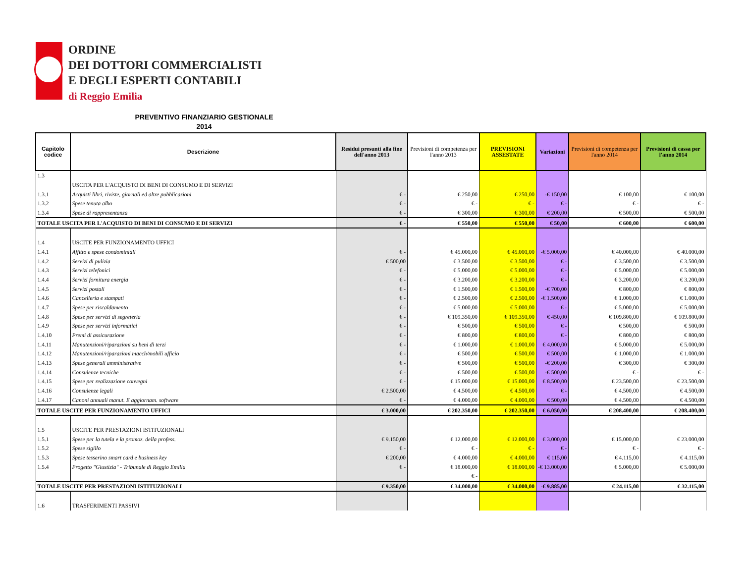ORDINE
DEI DOTTORI COMMERCIALISTI
E DEGLI ESPERTI CONTABILI
di Reggio Emilia
PREVENTIVO FINANZIARIO GESTIONALE
2014
| Capitolo codice | Descrizione | Residui presunti alla fine dell'anno 2013 | Previsioni di competenza per l'anno 2013 | PREVISIONI ASSESTATE | Variazioni | Previsioni di competenza per l'anno 2014 | Previsioni di cassa per l'anno 2014 |
| --- | --- | --- | --- | --- | --- | --- | --- |
| 1.3 | | | | | | | |
| | USCITA PER L'ACQUISTO DI BENI DI CONSUMO E DI SERVIZI | | | | | | |
| 1.3.1 | Acquisti libri, riviste, giornali ed altre pubblicazioni | € - | € 250,00 | € 250,00 | -€ 150,00 | € 100,00 | € 100,00 |
| 1.3.2 | Spese tenuta albo | € - | € - | € - | € - | € - | € - |
| 1.3.4 | Spese di rappresentanza | € - | € 300,00 | € 300,00 | € 200,00 | € 500,00 | € 500,00 |
| TOTALE USCITA PER L'ACQUISTO DI BENI DI CONSUMO E DI SERVIZI | | € - | € 550,00 | € 550,00 | € 50,00 | € 600,00 | € 600,00 |
| 1.4 | USCITE PER FUNZIONAMENTO UFFICI | | | | | | |
| 1.4.1 | Affitto e spese condominiali | € - | € 45.000,00 | € 45.000,00 | -€ 5.000,00 | € 40.000,00 | € 40.000,00 |
| 1.4.2 | Servizi di pulizia | € 500,00 | € 3.500,00 | € 3.500,00 | € - | € 3.500,00 | € 3.500,00 |
| 1.4.3 | Servizi telefonici | € - | € 5.000,00 | € 5.000,00 | € - | € 5.000,00 | € 5.000,00 |
| 1.4.4 | Servizi fornitura energia | € - | € 3.200,00 | € 3.200,00 | € - | € 3.200,00 | € 3.200,00 |
| 1.4.5 | Servizi postali | € - | € 1.500,00 | € 1.500,00 | -€ 700,00 | € 800,00 | € 800,00 |
| 1.4.6 | Cancelleria e stampati | € - | € 2.500,00 | € 2.500,00 | -€ 1.500,00 | € 1.000,00 | € 1.000,00 |
| 1.4.7 | Spese per riscaldamento | € - | € 5.000,00 | € 5.000,00 | € - | € 5.000,00 | € 5.000,00 |
| 1.4.8 | Spese per servizi di segreteria | € - | € 109.350,00 | € 109.350,00 | € 450,00 | € 109.800,00 | € 109.800,00 |
| 1.4.9 | Spese per servizi informatici | € - | € 500,00 | € 500,00 | € - | € 500,00 | € 500,00 |
| 1.4.10 | Premi di assicurazione | € - | € 800,00 | € 800,00 | € - | € 800,00 | € 800,00 |
| 1.4.11 | Manutenzioni/riparazioni su beni di terzi | € - | € 1.000,00 | € 1.000,00 | € 4.000,00 | € 5.000,00 | € 5.000,00 |
| 1.4.12 | Manutenzioni/riparazioni macch/mobili ufficio | € - | € 500,00 | € 500,00 | € 500,00 | € 1.000,00 | € 1.000,00 |
| 1.4.13 | Spese generali amministrative | € - | € 500,00 | € 500,00 | -€ 200,00 | € 300,00 | € 300,00 |
| 1.4.14 | Consulenze tecniche | € - | € 500,00 | € 500,00 | -€ 500,00 | € - | € - |
| 1.4.15 | Spese per realizzazione convegni | € - | € 15.000,00 | € 15.000,00 | € 8.500,00 | € 23.500,00 | € 23.500,00 |
| 1.4.16 | Consulenze legali | € 2.500,00 | € 4.500,00 | € 4.500,00 | € - | € 4.500,00 | € 4.500,00 |
| 1.4.17 | Canoni annuali manut. E aggiornam. software | € - | € 4.000,00 | € 4.000,00 | € 500,00 | € 4.500,00 | € 4.500,00 |
| TOTALE USCITE PER FUNZIONAMENTO UFFICI | | € 3.000,00 | € 202.350,00 | € 202.350,00 | € 6.050,00 | € 208.400,00 | € 208.400,00 |
| 1.5 | USCITE PER PRESTAZIONI ISTITUZIONALI | | | | | | |
| 1.5.1 | Spese per la tutela e la promoz. della profess. | € 9.150,00 | € 12.000,00 | € 12.000,00 | € 3.000,00 | € 15.000,00 | € 23.000,00 |
| 1.5.2 | Spese sigillo | € - | € - | € - | € - | € - | € - |
| 1.5.3 | Spese tesserino smart card e business key | € 200,00 | € 4.000,00 | € 4.000,00 | € 115,00 | € 4.115,00 | € 4.115,00 |
| 1.5.4 | Progetto "Giustizia" - Tribunale di Reggio Emilia | € - | € 18.000,00 | € 18.000,00 | -€ 13.000,00 | € 5.000,00 | € 5.000,00 |
| | | | € - | | | | |
| TOTALE USCITE PER PRESTAZIONI ISTITUZIONALI | | € 9.350,00 | € 34.000,00 | € 34.000,00 | -€ 9.885,00 | € 24.115,00 | € 32.115,00 |
| 1.6 | TRASFERIMENTI PASSIVI | | | | | | |